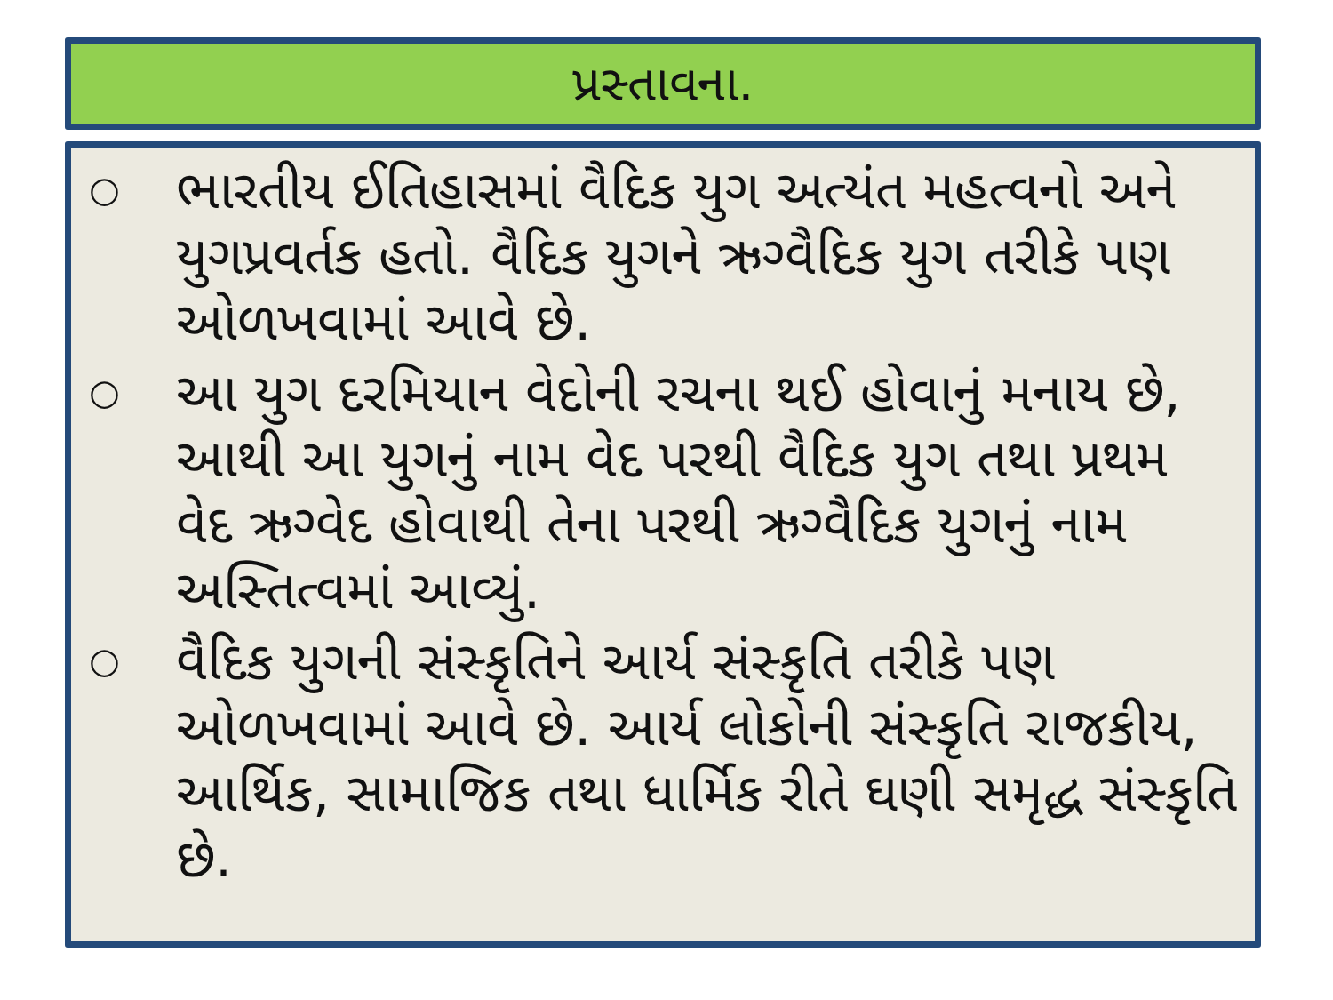પ્રસ્તાવના.
○ ભારતીય ઈતિહાસમાં વૈદિક યુગ અત્યંત મહત્વનો અને યુગપ્રવર્તક હતો. વૈદિક યુગને ઋગ્વૈદિક યુગ તરીકે પણ ઓળખવામાં આવે છે.
○ આ યુગ દરમિયાન વેદોની રચના થઈ હોવાનું મનાય છે, આથી આ યુગનું નામ વેદ પરથી વૈદિક યુગ તથા પ્રથમ વેદ ઋગ્વેદ હોવાથી તેના પરથી ઋગ્વૈદિક યુગનું નામ અસ્તિત્વમાં આવ્યું.
○ વૈદિક યુગની સંસ્કૃતિને આર્ય સંસ્કૃતિ તરીકે પણ ઓળખવામાં આવે છે. આર્ય લોકોની સંસ્કૃતિ રાજકીય, આર્થિક, સામાજિક તથા ધાર્મિક રીતે ઘણી સમૃદ્ધ સંસ્કૃતિ છે.